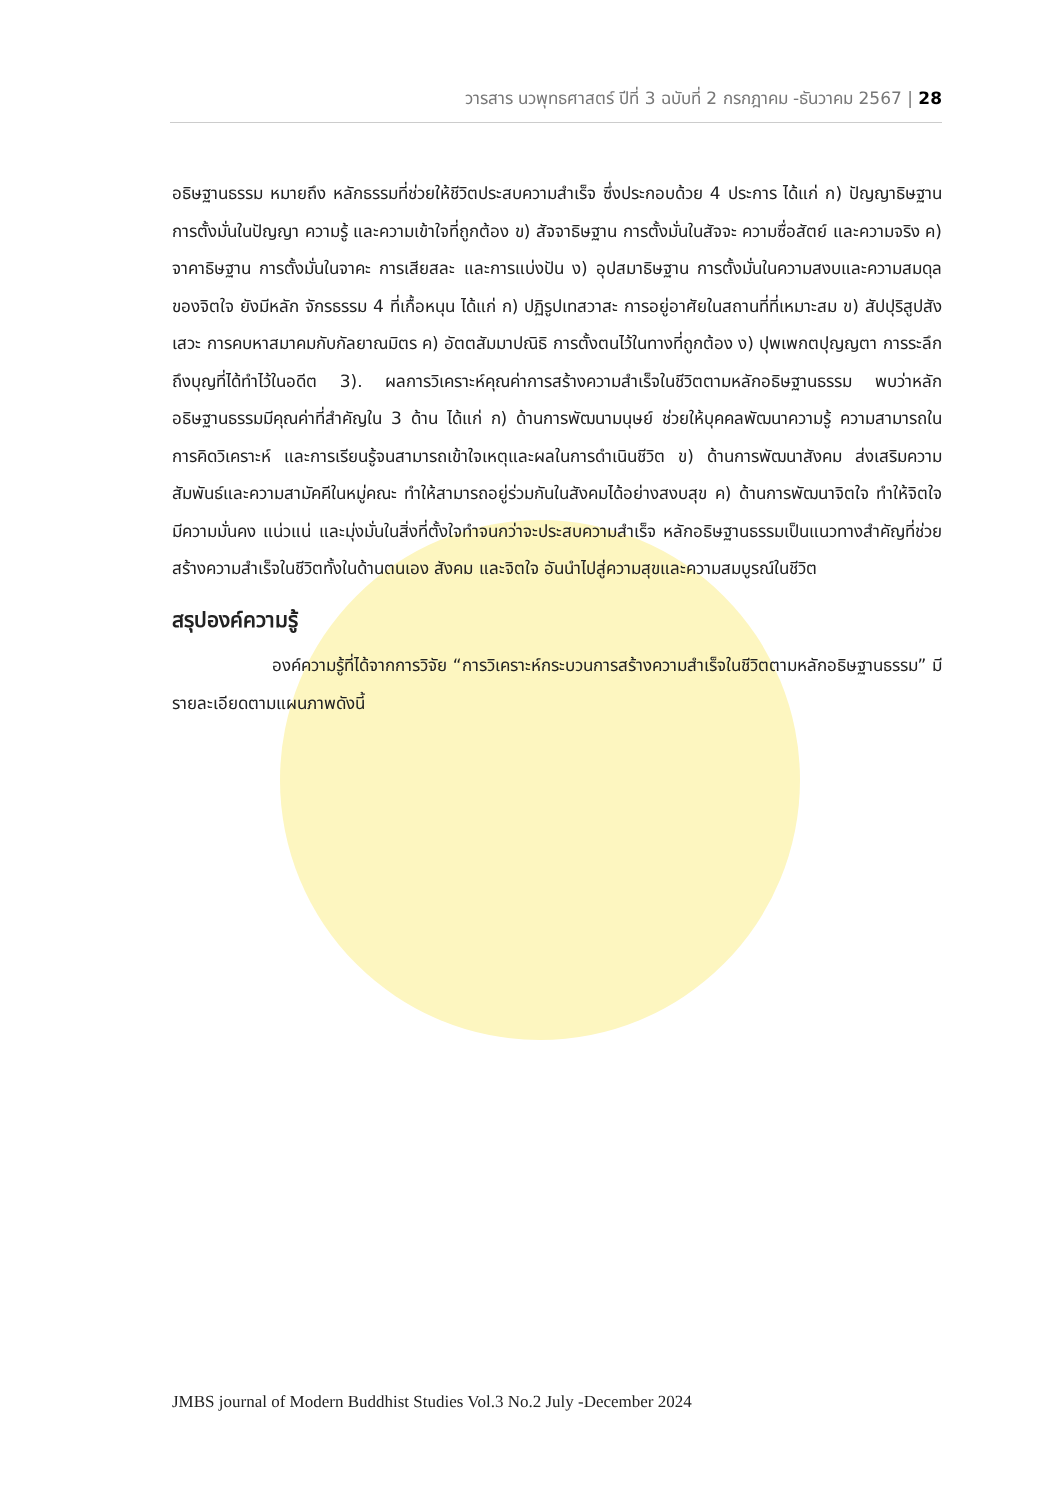วารสาร นวพุทธศาสตร์ ปีที่ 3 ฉบับที่ 2 กรกฎาคม -ธันวาคม 2567 | 28
อธิษฐานธรรม หมายถึง หลักธรรมที่ช่วยให้ชีวิตประสบความสำเร็จ ซึ่งประกอบด้วย 4 ประการ ได้แก่ ก) ปัญญาธิษฐาน การตั้งมั่นในปัญญา ความรู้ และความเข้าใจที่ถูกต้อง ข) สัจจาธิษฐาน การตั้งมั่นในสัจจะ ความซื่อสัตย์ และความจริง ค) จาคาธิษฐาน การตั้งมั่นในจาคะ การเสียสละ และการแบ่งปัน ง) อุปสมาธิษฐาน การตั้งมั่นในความสงบและความสมดุลของจิตใจ ยังมีหลัก จักรธรรม 4 ที่เกื้อหนุน ได้แก่ ก) ปฏิรูปเทสวาสะ การอยู่อาศัยในสถานที่ที่เหมาะสม ข) สัปปุริสูปสังเสวะ การคบหาสมาคมกับกัลยาณมิตร ค) อัตตสัมมาปณิธิ การตั้งตนไว้ในทางที่ถูกต้อง ง) ปุพเพกตปุญญตา การระลึกถึงบุญที่ได้ทำไว้ในอดีต 3). ผลการวิเคราะห์คุณค่าการสร้างความสำเร็จในชีวิตตามหลักอธิษฐานธรรม พบว่าหลักอธิษฐานธรรมมีคุณค่าที่สำคัญใน 3 ด้าน ได้แก่ ก) ด้านการพัฒนามนุษย์ ช่วยให้บุคคลพัฒนาความรู้ ความสามารถในการคิดวิเคราะห์ และการเรียนรู้จนสามารถเข้าใจเหตุและผลในการดำเนินชีวิต ข) ด้านการพัฒนาสังคม ส่งเสริมความสัมพันธ์และความสามัคคีในหมู่คณะ ทำให้สามารถอยู่ร่วมกันในสังคมได้อย่างสงบสุข ค) ด้านการพัฒนาจิตใจ ทำให้จิตใจมีความมั่นคง แน่วแน่ และมุ่งมั่นในสิ่งที่ตั้งใจทำจนกว่าจะประสบความสำเร็จ หลักอธิษฐานธรรมเป็นแนวทางสำคัญที่ช่วยสร้างความสำเร็จในชีวิตทั้งในด้านตนเอง สังคม และจิตใจ อันนำไปสู่ความสุขและความสมบูรณ์ในชีวิต
สรุปองค์ความรู้
องค์ความรู้ที่ได้จากการวิจัย “การวิเคราะห์กระบวนการสร้างความสำเร็จในชีวิตตามหลักอธิษฐานธรรม” มีรายละเอียดตามแผนภาพดังนี้
JMBS journal of Modern Buddhist Studies Vol.3 No.2 July -December 2024